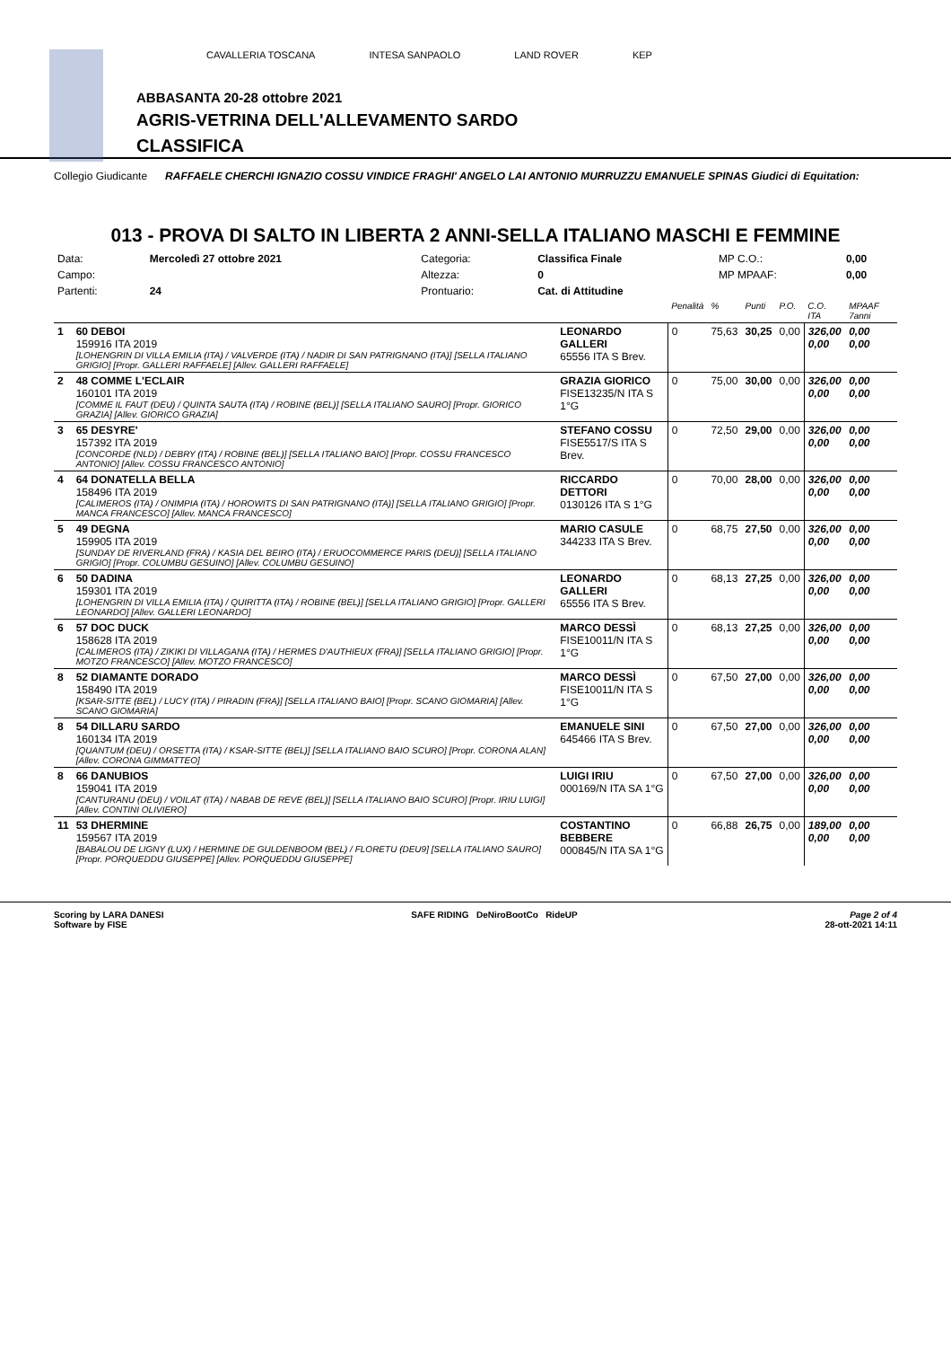CAVALLERIA TOSCANA INTESA SANPAOLO LAND ROVER KEP
ABBASANTA 20-28 ottobre 2021
AGRIS-VETRINA DELL'ALLEVAMENTO SARDO
CLASSIFICA
Collegio Giudicante RAFFAELE CHERCHI IGNAZIO COSSU VINDICE FRAGHI' ANGELO LAI ANTONIO MURRUZZU EMANUELE SPINAS Giudici di Equitation:
013 - PROVA DI SALTO IN LIBERTA 2 ANNI-SELLA ITALIANO MASCHI E FEMMINE
| Data: | Mercoledì 27 ottobre 2021 | Categoria: | Classifica Finale | MP C.O.: | 0,00 |
| Campo: | | Altezza: | 0 | MP MPAAF: | 0,00 |
| Partenti: | 24 | Prontuario: | Cat. di Attitudine | | |
| | | | Penalità | % | Punti | P.O. | C.O. ITA | MPAAF 7anni |
| 1 | 60 DEBOI 159916 ITA 2019 [LOHENGRIN DI VILLA EMILIA (ITA) / VALVERDE (ITA) / NADIR DI SAN PATRIGNANO (ITA)] [SELLA ITALIANO GRIGIO] [Propr. GALLERI RAFFAELE] [Allev. GALLERI RAFFAELE] | LEONARDO GALLERI 65556 ITA S Brev. | 0 | 75,63 | 30,25 | 0,00 | 326,00 0,00 | 0,00 0,00 |
| 2 | 48 COMME L'ECLAIR 160101 ITA 2019 [COMME IL FAUT (DEU) / QUINTA SAUTA (ITA) / ROBINE (BEL)] [SELLA ITALIANO SAURO] [Propr. GIORICO GRAZIA] [Allev. GIORICO GRAZIA] | GRAZIA GIORICO FISE13235/N ITA S 1°G | 0 | 75,00 | 30,00 | 0,00 | 326,00 0,00 | 0,00 0,00 |
| 3 | 65 DESYRE' 157392 ITA 2019 [CONCORDE (NLD) / DEBRY (ITA) / ROBINE (BEL)] [SELLA ITALIANO BAIO] [Propr. COSSU FRANCESCO ANTONIO] [Allev. COSSU FRANCESCO ANTONIO] | STEFANO COSSU FISE5517/S ITA S Brev. | 0 | 72,50 | 29,00 | 0,00 | 326,00 0,00 | 0,00 0,00 |
| 4 | 64 DONATELLA BELLA 158496 ITA 2019 [CALIMEROS (ITA) / ONIMPIA (ITA) / HOROWITS DI SAN PATRIGNANO (ITA)] [SELLA ITALIANO GRIGIO] [Propr. MANCA FRANCESCO] [Allev. MANCA FRANCESCO] | RICCARDO DETTORI 0130126 ITA S 1°G | 0 | 70,00 | 28,00 | 0,00 | 326,00 0,00 | 0,00 0,00 |
| 5 | 49 DEGNA 159905 ITA 2019 [SUNDAY DE RIVERLAND (FRA) / KASIA DEL BEIRO (ITA) / ERUOCOMMERCE PARIS (DEU)] [SELLA ITALIANO GRIGIO] [Propr. COLUMBU GESUINO] [Allev. COLUMBU GESUINO] | MARIO CASULE 344233 ITA S Brev. | 0 | 68,75 | 27,50 | 0,00 | 326,00 0,00 | 0,00 0,00 |
| 6 | 50 DADINA 159301 ITA 2019 [LOHENGRIN DI VILLA EMILIA (ITA) / QUIRITTA (ITA) / ROBINE (BEL)] [SELLA ITALIANO GRIGIO] [Propr. GALLERI LEONARDO] [Allev. GALLERI LEONARDO] | LEONARDO GALLERI 65556 ITA S Brev. | 0 | 68,13 | 27,25 | 0,00 | 326,00 0,00 | 0,00 0,00 |
| 6 | 57 DOC DUCK 158628 ITA 2019 [CALIMEROS (ITA) / ZIKIKI DI VILLAGANA (ITA) / HERMES D'AUTHIEUX (FRA)] [SELLA ITALIANO GRIGIO] [Propr. MOTZO FRANCESCO] [Allev. MOTZO FRANCESCO] | MARCO DESSÌ FISE10011/N ITA S 1°G | 0 | 68,13 | 27,25 | 0,00 | 326,00 0,00 | 0,00 0,00 |
| 8 | 52 DIAMANTE DORADO 158490 ITA 2019 [KSAR-SITTE (BEL) / LUCY (ITA) / PIRADIN (FRA)] [SELLA ITALIANO BAIO] [Propr. SCANO GIOMARIA] [Allev. SCANO GIOMARIA] | MARCO DESSÌ FISE10011/N ITA S 1°G | 0 | 67,50 | 27,00 | 0,00 | 326,00 0,00 | 0,00 0,00 |
| 8 | 54 DILLARU SARDO 160134 ITA 2019 [QUANTUM (DEU) / ORSETTA (ITA) / KSAR-SITTE (BEL)] [SELLA ITALIANO BAIO SCURO] [Propr. CORONA ALAN] [Allev. CORONA GIMMATTEO] | EMANUELE SINI 645466 ITA S Brev. | 0 | 67,50 | 27,00 | 0,00 | 326,00 0,00 | 0,00 0,00 |
| 8 | 66 DANUBIOS 159041 ITA 2019 [CANTURANU (DEU) / VOILAT (ITA) / NABAB DE REVE (BEL)] [SELLA ITALIANO BAIO SCURO] [Propr. IRIU LUIGI] [Allev. CONTINI OLIVIERO] | LUIGI IRIU 000169/N ITA SA 1°G | 0 | 67,50 | 27,00 | 0,00 | 326,00 0,00 | 0,00 0,00 |
| 11 | 53 DHERMINE 159567 ITA 2019 [BABALOU DE LIGNY (LUX) / HERMINE DE GULDENBOOM (BEL) / FLORETU (DEU9] [SELLA ITALIANO SAURO] [Propr. PORQUEDDU GIUSEPPE] [Allev. PORQUEDDU GIUSEPPE] | COSTANTINO BEBBERE 000845/N ITA SA 1°G | 0 | 66,88 | 26,75 | 0,00 | 189,00 0,00 | 0,00 0,00 |
Scoring by LARA DANESI
Software by FISE
SAFE RIDING DeNiroBootCo RideUP
Page 2 of 4
28-ott-2021 14:11